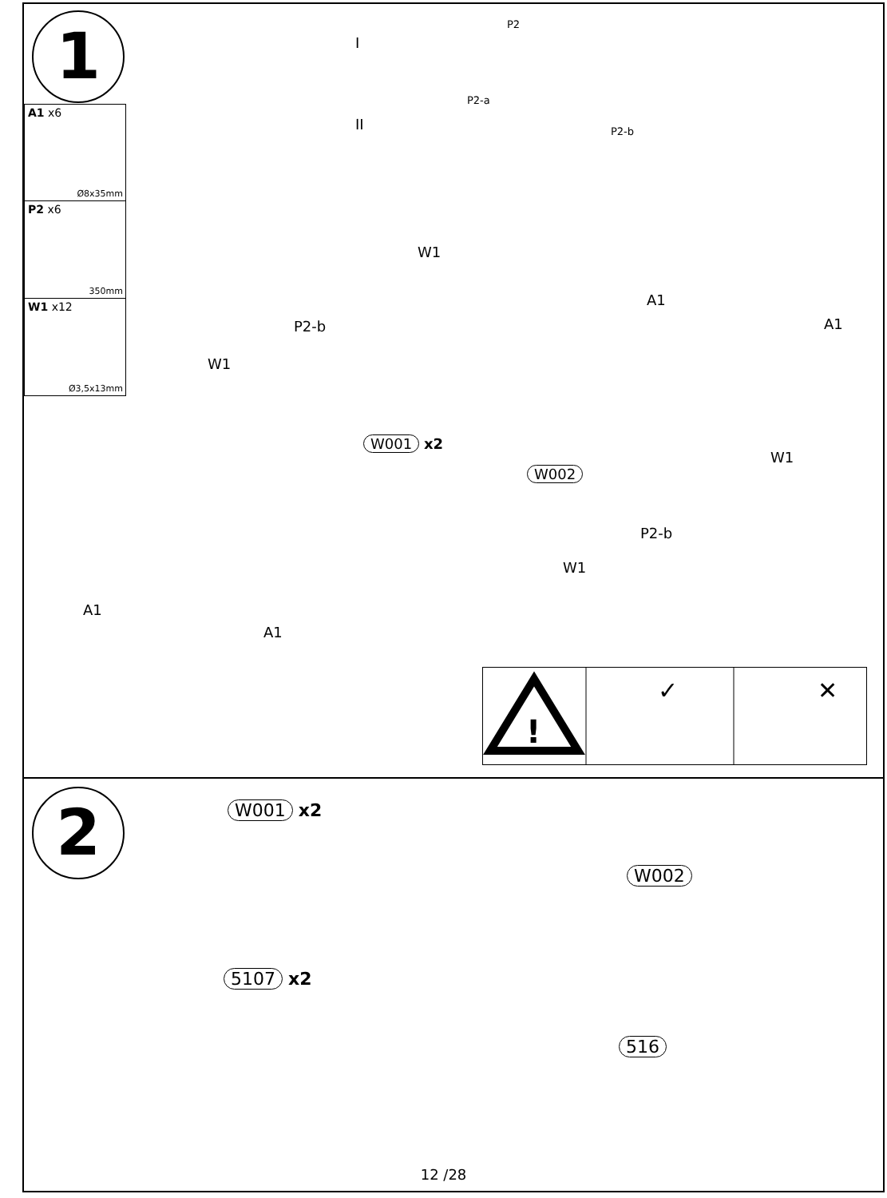1
A1 x6
Ø8x35mm
P2 x6
350mm
W1 x12
Ø3,5x13mm
P2
I
II
P2-a
P2-b
W1
P2-b
W1
A1
A1
W001 x2
W002
W1
P2-b
W1
A1
A1
!
✓
✕
2 W001 x2
5107 x2
W002
516
12 /28